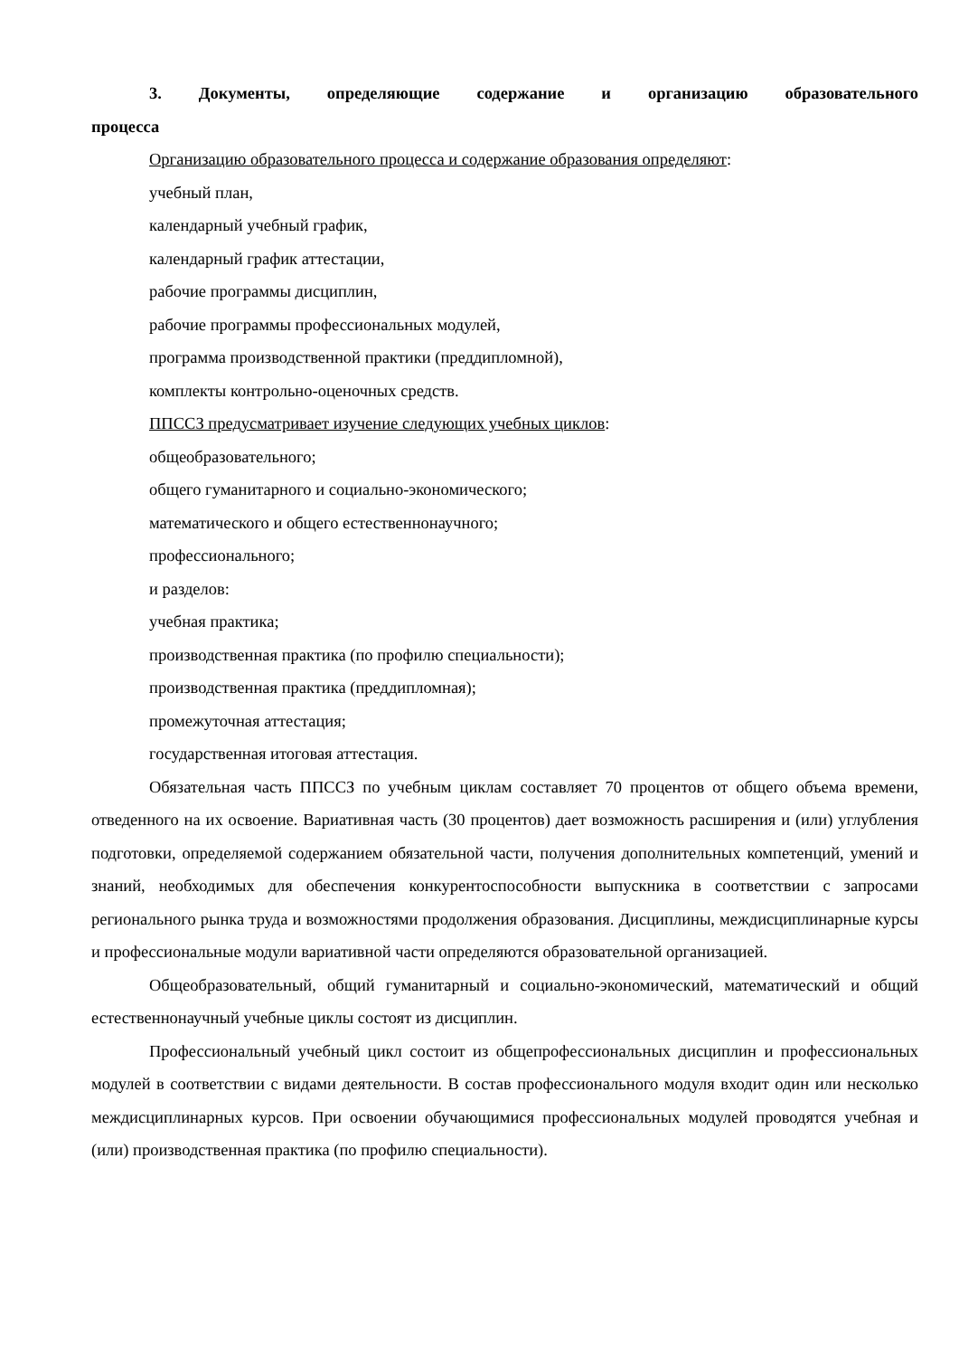3. Документы, определяющие содержание и организацию образовательного процесса
Организацию образовательного процесса и содержание образования определяют:
учебный план,
календарный учебный график,
календарный график аттестации,
рабочие программы дисциплин,
рабочие программы профессиональных модулей,
программа производственной практики (преддипломной),
комплекты контрольно-оценочных средств.
ППССЗ предусматривает изучение следующих учебных циклов:
общеобразовательного;
общего гуманитарного и социально-экономического;
математического и общего естественнонаучного;
профессионального;
и разделов:
учебная практика;
производственная практика (по профилю специальности);
производственная практика (преддипломная);
промежуточная аттестация;
государственная итоговая аттестация.
Обязательная часть ППССЗ по учебным циклам составляет 70 процентов от общего объема времени, отведенного на их освоение. Вариативная часть (30 процентов) дает возможность расширения и (или) углубления подготовки, определяемой содержанием обязательной части, получения дополнительных компетенций, умений и знаний, необходимых для обеспечения конкурентоспособности выпускника в соответствии с запросами регионального рынка труда и возможностями продолжения образования. Дисциплины, междисциплинарные курсы и профессиональные модули вариативной части определяются образовательной организацией.
Общеобразовательный, общий гуманитарный и социально-экономический, математический и общий естественнонаучный учебные циклы состоят из дисциплин.
Профессиональный учебный цикл состоит из общепрофессиональных дисциплин и профессиональных модулей в соответствии с видами деятельности. В состав профессионального модуля входит один или несколько междисциплинарных курсов. При освоении обучающимися профессиональных модулей проводятся учебная и (или) производственная практика (по профилю специальности).